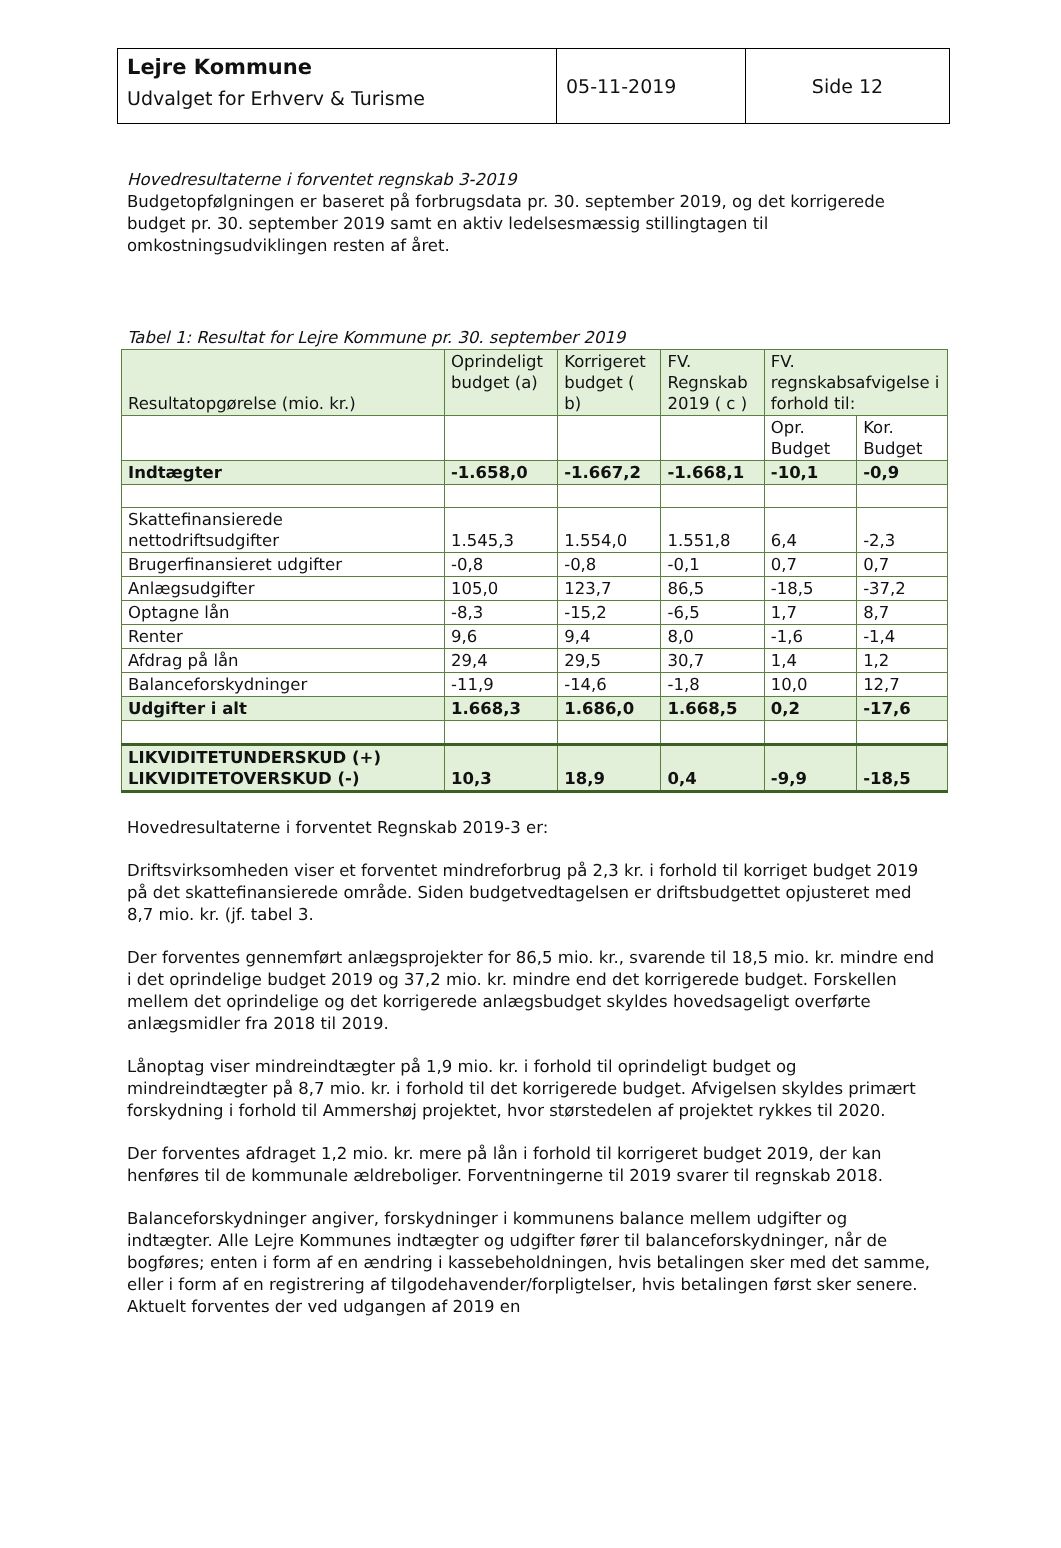| Lejre Kommune Udvalget for Erhverv & Turisme | 05-11-2019 | Side 12 |
Hovedresultaterne i forventet regnskab 3-2019
Budgetopfølgningen er baseret på forbrugsdata pr. 30. september 2019, og det korrigerede budget pr. 30. september 2019 samt en aktiv ledelsesmæssig stillingtagen til omkostningsudviklingen resten af året.
Tabel 1: Resultat for Lejre Kommune pr. 30. september 2019
| Resultatopgørelse (mio. kr.) | Oprindeligt budget (a) | Korrigeret budget ( b) | FV. Regnskab 2019 ( c ) | FV. regnskabsafvigelse i forhold til: | |
| | | | | Opr. Budget | Kor. Budget |
| Indtægter | -1.658,0 | -1.667,2 | -1.668,1 | -10,1 | -0,9 |
| Skattefinansierede nettodriftsudgifter | 1.545,3 | 1.554,0 | 1.551,8 | 6,4 | -2,3 |
| Brugerfinansieret udgifter | -0,8 | -0,8 | -0,1 | 0,7 | 0,7 |
| Anlægsudgifter | 105,0 | 123,7 | 86,5 | -18,5 | -37,2 |
| Optagne lån | -8,3 | -15,2 | -6,5 | 1,7 | 8,7 |
| Renter | 9,6 | 9,4 | 8,0 | -1,6 | -1,4 |
| Afdrag på lån | 29,4 | 29,5 | 30,7 | 1,4 | 1,2 |
| Balanceforskydninger | -11,9 | -14,6 | -1,8 | 10,0 | 12,7 |
| Udgifter i alt | 1.668,3 | 1.686,0 | 1.668,5 | 0,2 | -17,6 |
| LIKVIDITETUNDERSKUD (+) LIKVIDITETOVERSKUD (-) | 10,3 | 18,9 | 0,4 | -9,9 | -18,5 |
Hovedresultaterne i forventet Regnskab 2019-3 er:
Driftsvirksomheden viser et forventet mindreforbrug på 2,3 kr. i forhold til korriget budget 2019 på det skattefinansierede område. Siden budgetvedtagelsen er driftsbudgettet opjusteret med 8,7 mio. kr. (jf. tabel 3.
Der forventes gennemført anlægsprojekter for 86,5 mio. kr., svarende til 18,5 mio. kr. mindre end i det oprindelige budget 2019 og 37,2 mio. kr. mindre end det korrigerede budget. Forskellen mellem det oprindelige og det korrigerede anlægsbudget skyldes hovedsageligt overførte anlægsmidler fra 2018 til 2019.
Lånoptag viser mindreindtægter på 1,9 mio. kr. i forhold til oprindeligt budget og mindreindtægter på 8,7 mio. kr. i forhold til det korrigerede budget. Afvigelsen skyldes primært forskydning i forhold til Ammershøj projektet, hvor størstedelen af projektet rykkes til 2020.
Der forventes afdraget 1,2 mio. kr. mere på lån i forhold til korrigeret budget 2019, der kan henføres til de kommunale ældreboliger. Forventningerne til 2019 svarer til regnskab 2018.
Balanceforskydninger angiver, forskydninger i kommunens balance mellem udgifter og indtægter. Alle Lejre Kommunes indtægter og udgifter fører til balanceforskydninger, når de bogføres; enten i form af en ændring i kassebeholdningen, hvis betalingen sker med det samme, eller i form af en registrering af tilgodehavender/forpligtelser, hvis betalingen først sker senere. Aktuelt forventes der ved udgangen af 2019 en